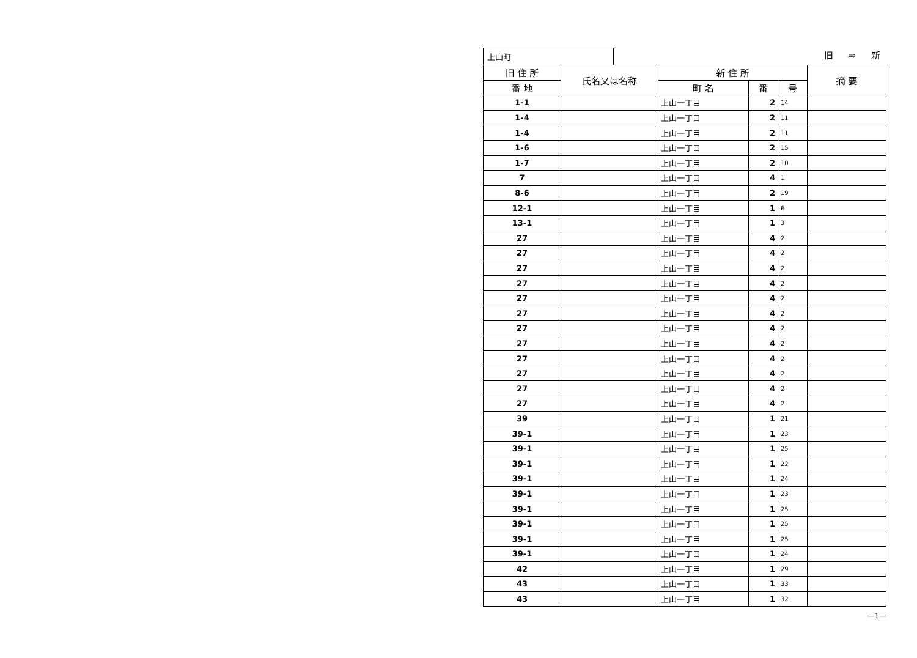上山町
旧 ⇨ 新
| 旧 住 所 | 氏名又は名称 | 新 住 所 | | | 摘 要 |
| --- | --- | --- | --- | --- | --- |
| 番 地 | | 町 名 | 番 | 号 | |
| 1-1 | | 上山一丁目 | 2 | 14 | |
| 1-4 | | 上山一丁目 | 2 | 11 | |
| 1-4 | | 上山一丁目 | 2 | 11 | |
| 1-6 | | 上山一丁目 | 2 | 15 | |
| 1-7 | | 上山一丁目 | 2 | 10 | |
| 7 | | 上山一丁目 | 4 | 1 | |
| 8-6 | | 上山一丁目 | 2 | 19 | |
| 12-1 | | 上山一丁目 | 1 | 6 | |
| 13-1 | | 上山一丁目 | 1 | 3 | |
| 27 | | 上山一丁目 | 4 | 2 | |
| 27 | | 上山一丁目 | 4 | 2 | |
| 27 | | 上山一丁目 | 4 | 2 | |
| 27 | | 上山一丁目 | 4 | 2 | |
| 27 | | 上山一丁目 | 4 | 2 | |
| 27 | | 上山一丁目 | 4 | 2 | |
| 27 | | 上山一丁目 | 4 | 2 | |
| 27 | | 上山一丁目 | 4 | 2 | |
| 27 | | 上山一丁目 | 4 | 2 | |
| 27 | | 上山一丁目 | 4 | 2 | |
| 27 | | 上山一丁目 | 4 | 2 | |
| 27 | | 上山一丁目 | 4 | 2 | |
| 39 | | 上山一丁目 | 1 | 21 | |
| 39-1 | | 上山一丁目 | 1 | 23 | |
| 39-1 | | 上山一丁目 | 1 | 25 | |
| 39-1 | | 上山一丁目 | 1 | 22 | |
| 39-1 | | 上山一丁目 | 1 | 24 | |
| 39-1 | | 上山一丁目 | 1 | 23 | |
| 39-1 | | 上山一丁目 | 1 | 25 | |
| 39-1 | | 上山一丁目 | 1 | 25 | |
| 39-1 | | 上山一丁目 | 1 | 25 | |
| 39-1 | | 上山一丁目 | 1 | 24 | |
| 42 | | 上山一丁目 | 1 | 29 | |
| 43 | | 上山一丁目 | 1 | 33 | |
| 43 | | 上山一丁目 | 1 | 32 | |
—1—